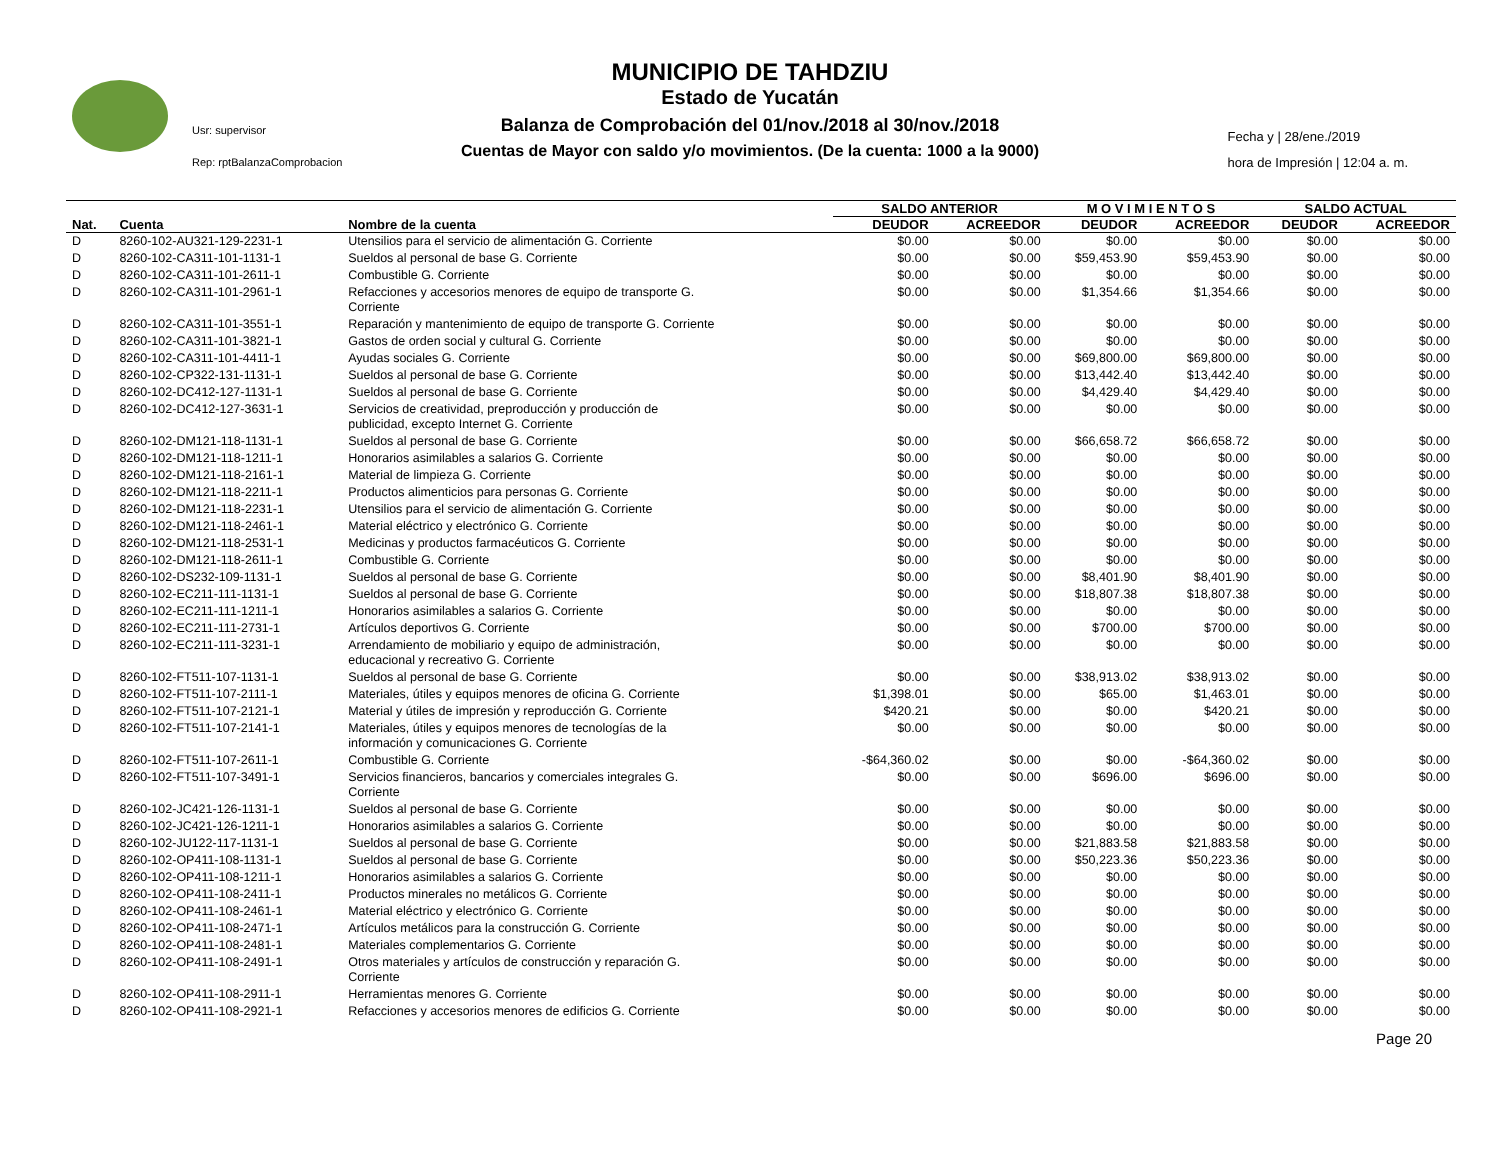Usr: supervisor
Rep: rptBalanzaComprobacion
MUNICIPIO DE TAHDZIU
Estado de Yucatán
Balanza de Comprobación del 01/nov./2018 al 30/nov./2018
Cuentas de Mayor con saldo y/o movimientos. (De la cuenta: 1000 a la 9000)
Fecha y | 28/ene./2019
hora de Impresión | 12:04 a. m.
| | | | SALDO ANTERIOR | | M O V I M I E N T O S | | SALDO ACTUAL | |
| --- | --- | --- | --- | --- | --- | --- | --- | --- |
| Nat. | Cuenta | Nombre de la cuenta | DEUDOR | ACREEDOR | DEUDOR | ACREEDOR | DEUDOR | ACREEDOR |
| D | 8260-102-AU321-129-2231-1 | Utensilios para el servicio de alimentación G. Corriente | $0.00 | $0.00 | $0.00 | $0.00 | $0.00 | $0.00 |
| D | 8260-102-CA311-101-1131-1 | Sueldos al personal de base G. Corriente | $0.00 | $0.00 | $59,453.90 | $59,453.90 | $0.00 | $0.00 |
| D | 8260-102-CA311-101-2611-1 | Combustible G. Corriente | $0.00 | $0.00 | $0.00 | $0.00 | $0.00 | $0.00 |
| D | 8260-102-CA311-101-2961-1 | Refacciones y accesorios menores de equipo de transporte G. Corriente | $0.00 | $0.00 | $1,354.66 | $1,354.66 | $0.00 | $0.00 |
| D | 8260-102-CA311-101-3551-1 | Reparación y mantenimiento de equipo de transporte G. Corriente | $0.00 | $0.00 | $0.00 | $0.00 | $0.00 | $0.00 |
| D | 8260-102-CA311-101-3821-1 | Gastos de orden social y cultural G. Corriente | $0.00 | $0.00 | $0.00 | $0.00 | $0.00 | $0.00 |
| D | 8260-102-CA311-101-4411-1 | Ayudas sociales G. Corriente | $0.00 | $0.00 | $69,800.00 | $69,800.00 | $0.00 | $0.00 |
| D | 8260-102-CP322-131-1131-1 | Sueldos al personal de base G. Corriente | $0.00 | $0.00 | $13,442.40 | $13,442.40 | $0.00 | $0.00 |
| D | 8260-102-DC412-127-1131-1 | Sueldos al personal de base G. Corriente | $0.00 | $0.00 | $4,429.40 | $4,429.40 | $0.00 | $0.00 |
| D | 8260-102-DC412-127-3631-1 | Servicios de creatividad, preproducción y producción de publicidad, excepto Internet G. Corriente | $0.00 | $0.00 | $0.00 | $0.00 | $0.00 | $0.00 |
| D | 8260-102-DM121-118-1131-1 | Sueldos al personal de base G. Corriente | $0.00 | $0.00 | $66,658.72 | $66,658.72 | $0.00 | $0.00 |
| D | 8260-102-DM121-118-1211-1 | Honorarios asimilables a salarios G. Corriente | $0.00 | $0.00 | $0.00 | $0.00 | $0.00 | $0.00 |
| D | 8260-102-DM121-118-2161-1 | Material de limpieza G. Corriente | $0.00 | $0.00 | $0.00 | $0.00 | $0.00 | $0.00 |
| D | 8260-102-DM121-118-2211-1 | Productos alimenticios para personas G. Corriente | $0.00 | $0.00 | $0.00 | $0.00 | $0.00 | $0.00 |
| D | 8260-102-DM121-118-2231-1 | Utensilios para el servicio de alimentación G. Corriente | $0.00 | $0.00 | $0.00 | $0.00 | $0.00 | $0.00 |
| D | 8260-102-DM121-118-2461-1 | Material eléctrico y electrónico G. Corriente | $0.00 | $0.00 | $0.00 | $0.00 | $0.00 | $0.00 |
| D | 8260-102-DM121-118-2531-1 | Medicinas y productos farmacéuticos G. Corriente | $0.00 | $0.00 | $0.00 | $0.00 | $0.00 | $0.00 |
| D | 8260-102-DM121-118-2611-1 | Combustible G. Corriente | $0.00 | $0.00 | $0.00 | $0.00 | $0.00 | $0.00 |
| D | 8260-102-DS232-109-1131-1 | Sueldos al personal de base G. Corriente | $0.00 | $0.00 | $8,401.90 | $8,401.90 | $0.00 | $0.00 |
| D | 8260-102-EC211-111-1131-1 | Sueldos al personal de base G. Corriente | $0.00 | $0.00 | $18,807.38 | $18,807.38 | $0.00 | $0.00 |
| D | 8260-102-EC211-111-1211-1 | Honorarios asimilables a salarios G. Corriente | $0.00 | $0.00 | $0.00 | $0.00 | $0.00 | $0.00 |
| D | 8260-102-EC211-111-2731-1 | Artículos deportivos G. Corriente | $0.00 | $0.00 | $700.00 | $700.00 | $0.00 | $0.00 |
| D | 8260-102-EC211-111-3231-1 | Arrendamiento de mobiliario y equipo de administración, educacional y recreativo G. Corriente | $0.00 | $0.00 | $0.00 | $0.00 | $0.00 | $0.00 |
| D | 8260-102-FT511-107-1131-1 | Sueldos al personal de base G. Corriente | $0.00 | $0.00 | $38,913.02 | $38,913.02 | $0.00 | $0.00 |
| D | 8260-102-FT511-107-2111-1 | Materiales, útiles y equipos menores de oficina G. Corriente | $1,398.01 | $0.00 | $65.00 | $1,463.01 | $0.00 | $0.00 |
| D | 8260-102-FT511-107-2121-1 | Material y útiles de impresión y reproducción G. Corriente | $420.21 | $0.00 | $0.00 | $420.21 | $0.00 | $0.00 |
| D | 8260-102-FT511-107-2141-1 | Materiales, útiles y equipos menores de tecnologías de la información y comunicaciones G. Corriente | $0.00 | $0.00 | $0.00 | $0.00 | $0.00 | $0.00 |
| D | 8260-102-FT511-107-2611-1 | Combustible G. Corriente | -$64,360.02 | $0.00 | $0.00 | -$64,360.02 | $0.00 | $0.00 |
| D | 8260-102-FT511-107-3491-1 | Servicios financieros, bancarios y comerciales integrales G. Corriente | $0.00 | $0.00 | $696.00 | $696.00 | $0.00 | $0.00 |
| D | 8260-102-JC421-126-1131-1 | Sueldos al personal de base G. Corriente | $0.00 | $0.00 | $0.00 | $0.00 | $0.00 | $0.00 |
| D | 8260-102-JC421-126-1211-1 | Honorarios asimilables a salarios G. Corriente | $0.00 | $0.00 | $0.00 | $0.00 | $0.00 | $0.00 |
| D | 8260-102-JU122-117-1131-1 | Sueldos al personal de base G. Corriente | $0.00 | $0.00 | $21,883.58 | $21,883.58 | $0.00 | $0.00 |
| D | 8260-102-OP411-108-1131-1 | Sueldos al personal de base G. Corriente | $0.00 | $0.00 | $50,223.36 | $50,223.36 | $0.00 | $0.00 |
| D | 8260-102-OP411-108-1211-1 | Honorarios asimilables a salarios G. Corriente | $0.00 | $0.00 | $0.00 | $0.00 | $0.00 | $0.00 |
| D | 8260-102-OP411-108-2411-1 | Productos minerales no metálicos G. Corriente | $0.00 | $0.00 | $0.00 | $0.00 | $0.00 | $0.00 |
| D | 8260-102-OP411-108-2461-1 | Material eléctrico y electrónico G. Corriente | $0.00 | $0.00 | $0.00 | $0.00 | $0.00 | $0.00 |
| D | 8260-102-OP411-108-2471-1 | Artículos metálicos para la construcción G. Corriente | $0.00 | $0.00 | $0.00 | $0.00 | $0.00 | $0.00 |
| D | 8260-102-OP411-108-2481-1 | Materiales complementarios G. Corriente | $0.00 | $0.00 | $0.00 | $0.00 | $0.00 | $0.00 |
| D | 8260-102-OP411-108-2491-1 | Otros materiales y artículos de construcción y reparación G. Corriente | $0.00 | $0.00 | $0.00 | $0.00 | $0.00 | $0.00 |
| D | 8260-102-OP411-108-2911-1 | Herramientas menores G. Corriente | $0.00 | $0.00 | $0.00 | $0.00 | $0.00 | $0.00 |
| D | 8260-102-OP411-108-2921-1 | Refacciones y accesorios menores de edificios G. Corriente | $0.00 | $0.00 | $0.00 | $0.00 | $0.00 | $0.00 |
Page 20